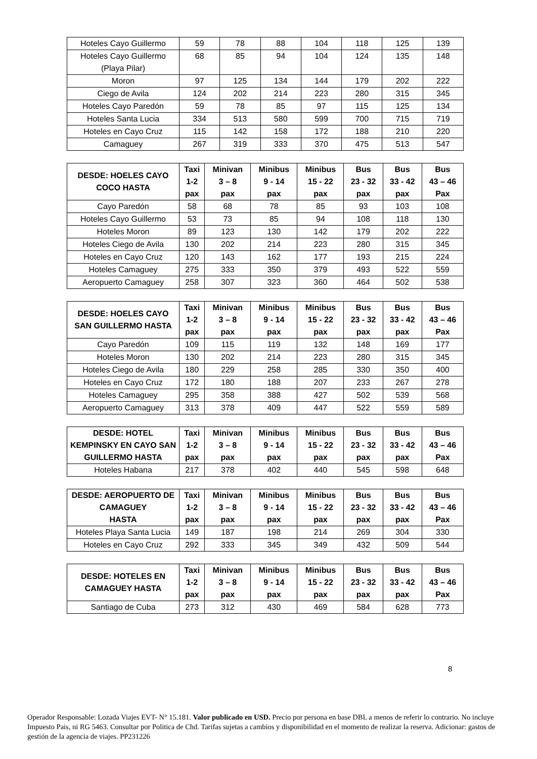| Hoteles Cayo Guillermo | 59 | 78 | 88 | 104 | 118 | 125 | 139 |
| Hoteles Cayo Guillermo (Playa Pilar) | 68 | 85 | 94 | 104 | 124 | 135 | 148 |
| Moron | 97 | 125 | 134 | 144 | 179 | 202 | 222 |
| Ciego de Avila | 124 | 202 | 214 | 223 | 280 | 315 | 345 |
| Hoteles Cayo Paredón | 59 | 78 | 85 | 97 | 115 | 125 | 134 |
| Hoteles Santa Lucia | 334 | 513 | 580 | 599 | 700 | 715 | 719 |
| Hoteles en Cayo Cruz | 115 | 142 | 158 | 172 | 188 | 210 | 220 |
| Camaguey | 267 | 319 | 333 | 370 | 475 | 513 | 547 |
| DESDE: HOELES CAYO COCO HASTA | Taxi 1-2 pax | Minivan 3 – 8 pax | Minibus 9 - 14 pax | Minibus 15 - 22 pax | Bus 23 - 32 pax | Bus 33 - 42 pax | Bus 43 – 46 Pax |
| --- | --- | --- | --- | --- | --- | --- | --- |
| Cayo Paredón | 58 | 68 | 78 | 85 | 93 | 103 | 108 |
| Hoteles Cayo Guillermo | 53 | 73 | 85 | 94 | 108 | 118 | 130 |
| Hoteles Moron | 89 | 123 | 130 | 142 | 179 | 202 | 222 |
| Hoteles Ciego de Avila | 130 | 202 | 214 | 223 | 280 | 315 | 345 |
| Hoteles en Cayo Cruz | 120 | 143 | 162 | 177 | 193 | 215 | 224 |
| Hoteles Camaguey | 275 | 333 | 350 | 379 | 493 | 522 | 559 |
| Aeropuerto Camaguey | 258 | 307 | 323 | 360 | 464 | 502 | 538 |
| DESDE: HOELES CAYO SAN GUILLERMO HASTA | Taxi 1-2 pax | Minivan 3 – 8 pax | Minibus 9 - 14 pax | Minibus 15 - 22 pax | Bus 23 - 32 pax | Bus 33 - 42 pax | Bus 43 – 46 Pax |
| --- | --- | --- | --- | --- | --- | --- | --- |
| Cayo Paredón | 109 | 115 | 119 | 132 | 148 | 169 | 177 |
| Hoteles Moron | 130 | 202 | 214 | 223 | 280 | 315 | 345 |
| Hoteles Ciego de Avila | 180 | 229 | 258 | 285 | 330 | 350 | 400 |
| Hoteles en Cayo Cruz | 172 | 180 | 188 | 207 | 233 | 267 | 278 |
| Hoteles Camaguey | 295 | 358 | 388 | 427 | 502 | 539 | 568 |
| Aeropuerto Camaguey | 313 | 378 | 409 | 447 | 522 | 559 | 589 |
| DESDE: HOTEL KEMPINSKY EN CAYO SAN GUILLERMO HASTA | Taxi 1-2 pax | Minivan 3 – 8 pax | Minibus 9 - 14 pax | Minibus 15 - 22 pax | Bus 23 - 32 pax | Bus 33 - 42 pax | Bus 43 – 46 Pax |
| --- | --- | --- | --- | --- | --- | --- | --- |
| Hoteles Habana | 217 | 378 | 402 | 440 | 545 | 598 | 648 |
| DESDE: AEROPUERTO DE CAMAGUEY HASTA | Taxi 1-2 pax | Minivan 3 – 8 pax | Minibus 9 - 14 pax | Minibus 15 - 22 pax | Bus 23 - 32 pax | Bus 33 - 42 pax | Bus 43 – 46 Pax |
| --- | --- | --- | --- | --- | --- | --- | --- |
| Hoteles Playa Santa Lucia | 149 | 187 | 198 | 214 | 269 | 304 | 330 |
| Hoteles en Cayo Cruz | 292 | 333 | 345 | 349 | 432 | 509 | 544 |
| DESDE: HOTELES EN CAMAGUEY HASTA | Taxi 1-2 pax | Minivan 3 – 8 pax | Minibus 9 - 14 pax | Minibus 15 - 22 pax | Bus 23 - 32 pax | Bus 33 - 42 pax | Bus 43 – 46 Pax |
| --- | --- | --- | --- | --- | --- | --- | --- |
| Santiago de Cuba | 273 | 312 | 430 | 469 | 584 | 628 | 773 |
8
Operador Responsable: Lozada Viajes EVT- N° 15.181. Valor publicado en USD. Precio por persona en base DBL a menos de referir lo contrario. No incluye Impuesto Pais, ni RG 5463. Consultar por Politica de Chd. Tarifas sujetas a cambios y disponibilidad en el momento de realizar la reserva. Adicionar: gastos de gestión de la agencia de viajes. PP231226